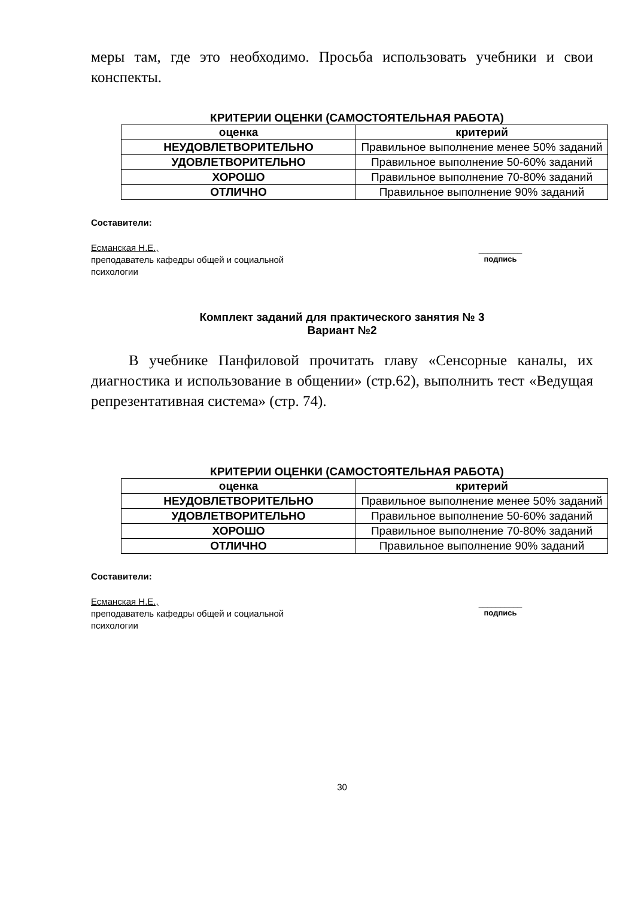меры там, где это необходимо. Просьба использовать учебники и свои конспекты.
КРИТЕРИИ ОЦЕНКИ (САМОСТОЯТЕЛЬНАЯ РАБОТА)
| оценка | критерий |
| --- | --- |
| НЕУДОВЛЕТВОРИТЕЛЬНО | Правильное выполнение менее 50% заданий |
| УДОВЛЕТВОРИТЕЛЬНО | Правильное выполнение 50-60% заданий |
| ХОРОШО | Правильное выполнение 70-80% заданий |
| ОТЛИЧНО | Правильное выполнение 90% заданий |
Составители:
Есманская Н.Е.,
преподаватель кафедры общей и социальной
психологии
__________
подпись
Комплект заданий для практического занятия № 3
Вариант №2
В учебнике Панфиловой прочитать главу «Сенсорные каналы, их диагностика и использование в общении» (стр.62), выполнить тест «Ведущая репрезентативная система» (стр. 74).
КРИТЕРИИ ОЦЕНКИ (САМОСТОЯТЕЛЬНАЯ РАБОТА)
| оценка | критерий |
| --- | --- |
| НЕУДОВЛЕТВОРИТЕЛЬНО | Правильное выполнение менее 50% заданий |
| УДОВЛЕТВОРИТЕЛЬНО | Правильное выполнение 50-60% заданий |
| ХОРОШО | Правильное выполнение 70-80% заданий |
| ОТЛИЧНО | Правильное выполнение 90% заданий |
Составители:
Есманская Н.Е.,
преподаватель кафедры общей и социальной
психологии
__________
подпись
30